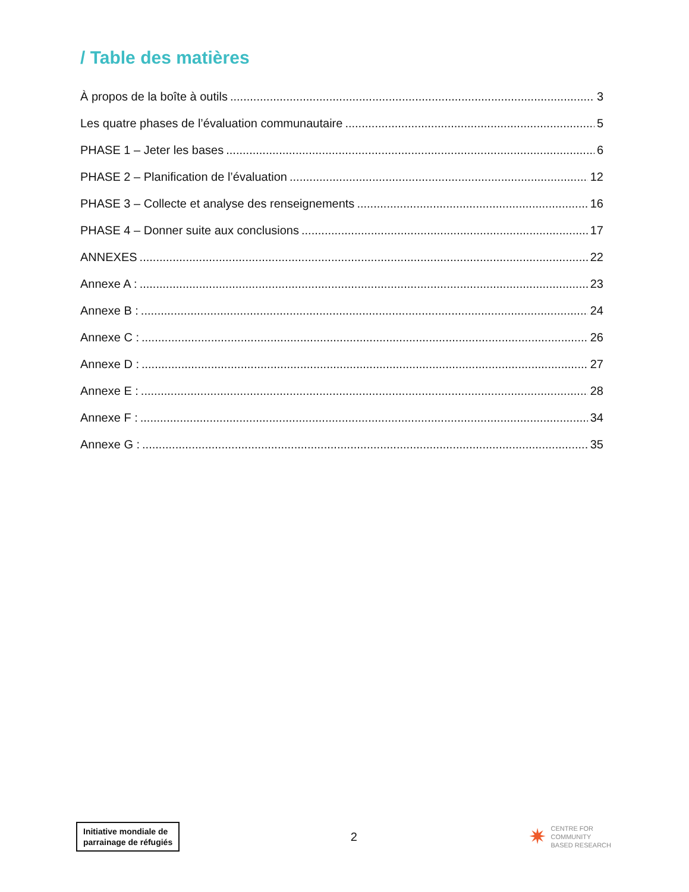/ Table des matières
À propos de la boîte à outils 3
Les quatre phases de l’évaluation communautaire 5
PHASE 1 – Jeter les bases 6
PHASE 2 – Planification de l’évaluation 12
PHASE 3 – Collecte et analyse des renseignements 16
PHASE 4 – Donner suite aux conclusions 17
ANNEXES 22
Annexe A : 23
Annexe B : 24
Annexe C : 26
Annexe D : 27
Annexe E : 28
Annexe F : 34
Annexe G : 35
Initiative mondiale de
parrainage de réfugiés
2
✷ CENTRE FOR
COMMUNITY
BASED RESEARCH